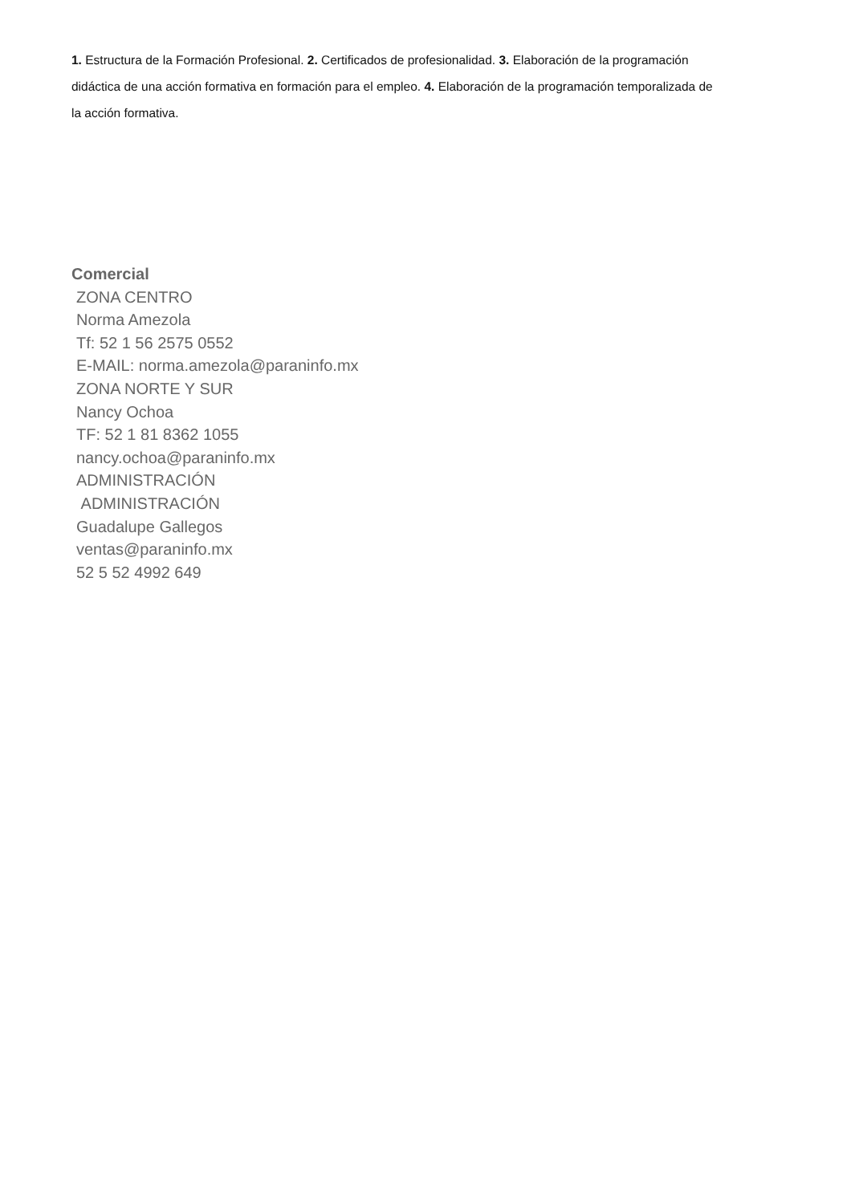1. Estructura de la Formación Profesional. 2. Certificados de profesionalidad. 3. Elaboración de la programación didáctica de una acción formativa en formación para el empleo. 4. Elaboración de la programación temporalizada de la acción formativa.
Comercial
ZONA CENTRO
Norma Amezola
Tf: 52 1 56 2575 0552
E-MAIL: norma.amezola@paraninfo.mx
ZONA NORTE Y SUR
Nancy Ochoa
TF: 52 1 81 8362 1055
nancy.ochoa@paraninfo.mx
ADMINISTRACIÓN
ADMINISTRACIÓN
Guadalupe Gallegos
ventas@paraninfo.mx
52 5 52 4992 649